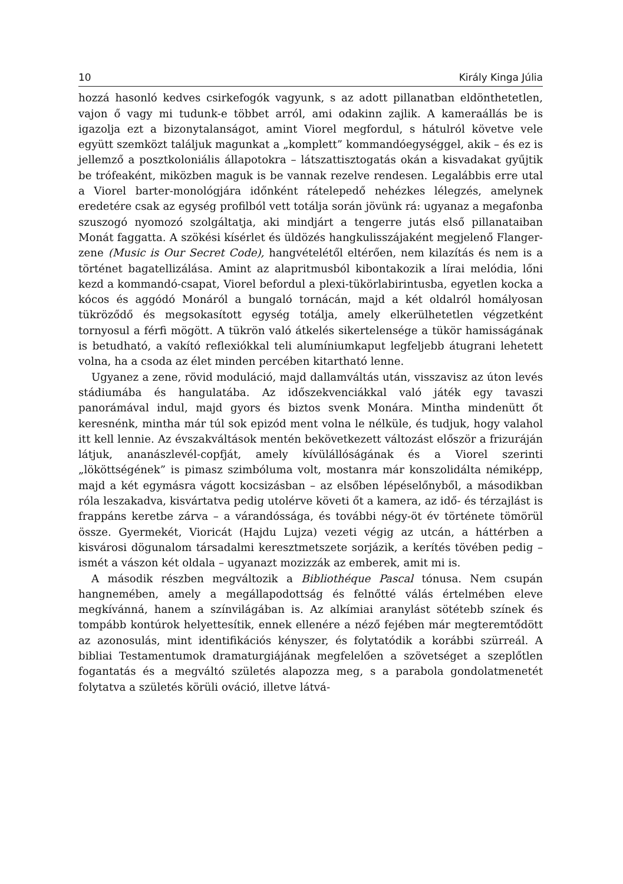10 Király Kinga Júlia
hozzá hasonló kedves csirkefogók vagyunk, s az adott pillanatban eldönthetetlen, vajon ő vagy mi tudunk-e többet arról, ami odakinn zajlik. A kameraállás be is igazolja ezt a bizonytalanságot, amint Viorel megfordul, s hátulról követve vele együtt szemközt találjuk magunkat a „komplett” kommandóegységgel, akik – és ez is jellemző a posztkoloniális állapotokra – látszattisztogatás okán a kisvadakat gyűjtik be trófeaként, miközben maguk is be vannak rezelve rendesen. Legalábbis erre utal a Viorel barter-monológjára időnként rátelepedő nehézkes lélegzés, amelynek eredetére csak az egység profilból vett totálja során jövünk rá: ugyanaz a megafonba szuszogó nyomozó szolgáltatja, aki mindjárt a tengerre jutás első pillanataiban Monát faggatta. A szökési kísérlet és üldözés hangkulisszájaként megjelenő Flanger-zene (Music is Our Secret Code), hangvételétől eltérően, nem kilazítás és nem is a történet bagatellizálása. Amint az alapritmusból kibontakozik a lírai melódia, lőni kezd a kommandó-csapat, Viorel befordul a plexi-tükörlabirintusba, egyetlen kocka a kócos és aggódó Monáról a bungaló tornácán, majd a két oldalról homályosan tükröződő és megsokasított egység totálja, amely elkerülhetetlen végzetként tornyosul a férfi mögött. A tükrön való átkelés sikertelensége a tükör hamisságának is betudható, a vakító reflexiókkal teli alumíniumkaput legfeljebb átugrani lehetett volna, ha a csoda az élet minden percében kitartható lenne.
Ugyanez a zene, rövid moduláció, majd dallamváltás után, visszavisz az úton levés stádiumába és hangulatába. Az időszekvenciákkal való játék egy tavaszi panorámával indul, majd gyors és biztos svenk Monára. Mintha mindenütt őt keresnénk, mintha már túl sok epizód ment volna le nélküle, és tudjuk, hogy valahol itt kell lennie. Az évszakváltások mentén bekövetkezett változást először a frizuráján látjuk, ananászlevél-copfját, amely kívülállóságának és a Viorel szerinti „lököttségének” is pimasz szimbóluma volt, mostanra már konszolidálta némiképp, majd a két egymásra vágott kocsizásban – az elsőben lépéselőnyből, a másodikban róla leszakadva, kisvártatva pedig utolérve követi őt a kamera, az idő- és térzajlást is frappáns keretbe zárva – a várandóssága, és további négy-öt év története tömörül össze. Gyermekét, Vioricát (Hajdu Lujza) vezeti végig az utcán, a háttérben a kisvárosi dögunalom társadalmi keresztmetszete sorjázik, a kerítés tövében pedig – ismét a vászon két oldala – ugyanazt mozizzák az emberek, amit mi is.
A második részben megváltozik a Bibliothéque Pascal tónusa. Nem csupán hangnemében, amely a megállapodottság és felnőtté válás értelmében eleve megkívánná, hanem a színvilágában is. Az alkímiai aranylást sötétebb színek és tompább kontúrok helyettesítik, ennek ellenére a néző fejében már megteremtődött az azonosulás, mint identifikációs kényszer, és folytatódik a korábbi szürreál. A bibliai Testamentumok dramaturgiájának megfelelően a szövetséget a szeplőtlen fogantatás és a megváltó születés alapozza meg, s a parabola gondolatmenetét folytatva a születés körüli ováció, illetve látvá-